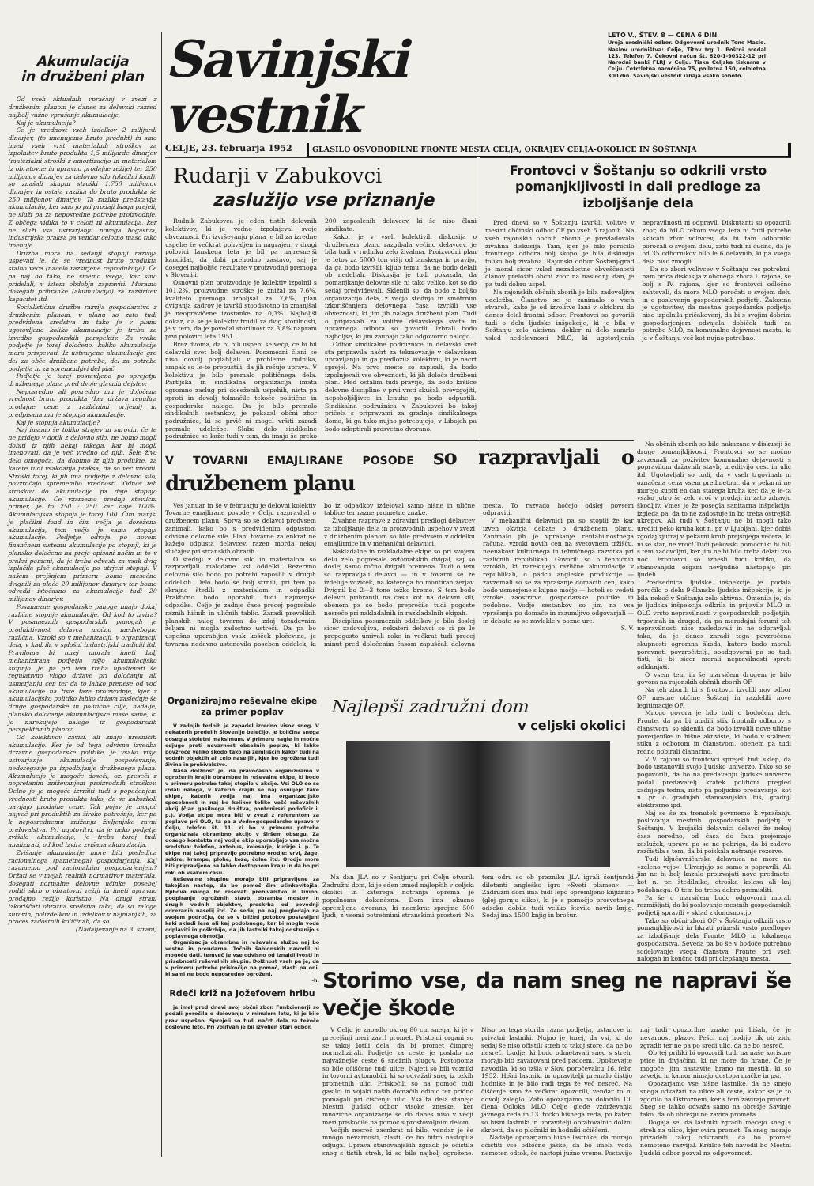Akumulacija
in družbeni plan
Od vseh aktualnih vprašanj v zvezi z družbenim planom je danes za delavski razred najbolj važno vprašanje akumulacije.
Kaj je akumulacija?
Če je vrednost vseh izdelkov 2 milijardi dinarjev, (to imenujemo bruto produkt) in smo imeli vseh vrst materialnih stroškov za izpolnitev bruto produkta 1,5 milijarde dinarjev (materialni stroški z amortizacijo in materialom iz obratovne in upravno prodajne režije) ter 250 milijonov dinarjev za delovno silo (plačilni fond), so znašali skupni stroški 1.750 milijonov dinarjev in ostaja razlika do bruto produkta še 250 milijonov dinarjev. Ta razlika predstavlja akumulacijo, ker smo jo pri prodaji blaga prejeli, ne služi pa za neposredne potrebe proizvodnje. Z občega vidika to v celoti ni akumulacija, ker ne služi vsa ustvarjanju novega bogastva, industrijska praksa pa vendar celotno maso tako imenuje.
Družba mora na sedanji stopnji razvoja uspevati le, če se vrednost bruto produkta stalno veča (načelo razširjene reprodukcije). Če pa naj bo tako, ne smemo vsega, kar smo pridelali, v istem obdobju zapraviti. Moramo dosegati prihranke (akumulacijo) za razširitev kapacitet itd.
Socialistična družba razvija gospodarstvo z družbenim planom, v planu so zato tudi predvidena sredstva in tako je v planu ugotovljeno koliko akumulacije je treba za izvedbo gospodarskih perspektiv. Za vsako podjetje je torej določeno, koliko akumulacije mora prispevati. Iz ustvarjene akumulacije gre del za obče družbene potrebe, del za potrebe podjetja in za spremenljivi del plač.
Podjetje je torej postavljeno po sprejetju družbenega plana pred dvoje glavnih dejstev:
Neposredno ali posredno mu je določena vrednost bruto produkta (ker država regulira prodajne cene z različnimi prijemi) in predpisana mu je stopnja akumulacije.
Kaj je stopnja akumulacije?
Naj imamo še toliko strojev in surovin, če te ne pridejo v dotik z delovno silo, ne bomo mogli dobiti iz njih nekaj takega, kar bi mogli imenovati, da je več vredno od njih. Šele živo delo omogoča, da dobimo iz njih produkte, za katere tudi vsakdanja praksa, da so več vredni. Stroški torej, ki jih ima podjetje z delovno silo, povzročajo spremembo vrednosti. Odnos teh stroškov do akumulacije pa daje stopnjo akumulacije. Če vzamemo prednji številčni primer, je to 250 : 250 kar daje 100%. Akumulacijska stopnja je torej 100. Čim manjši je plačilni fond in čim večja je dosežena akumulacija, tem večja je sama stopnja akumulacije. Podjetje odvaja po novem finančnem sistemu akumulacijo po stopnji, ki je plansko določena na preje opisani način in to v praksi pomeni, da je treba odvesti za vsak dvig izplačila plač akumulacijo po utrjeni stopnji. V našem prejšnjem primeru bomo mesečno dvignili za plače 20 milijonov dinarjev ter bomo odvedli istočasno za akumulacijo tudi 20 milijonov dinarjev.
Posamezne gospodarske panoge imajo dokaj različne stopnje akumulacije. Od kod to izvira? V posameznih gospodarskih panogah je produktivnost delavca močno medsebojno različna. Vzroki so v mehanizaciji, v organizaciji dela, v kadrih, v splošni industrijski tradiciji itd. Praviloma bi torej morala imeti bolj mehanizirana podjetja višjo akumulacijsko stopnjo. Je pa pri tem treba upoštevati še regulativno vlogo države pri določanju ali usmerjanju cen ter da to lahko prenese od vod akumulacije na tiste faze proizvodnje, kjer z akumulacijsko politiko lahko država zasleduje še druge gospodarske in politične cilje, nadalje, plansko določanje akumulacijske mase same, ki jo narekujejo naloge iz gospodarskih perspektivnih planov.
Od kolektivov zavisi, ali znajo uresničiti akumulacijo. Ker je od tega odvisna izvedba državne gospodarske politike, je vsako višje ustvarjanje akumulacije pospeševanje, nedoseganje pa izpodbijanje družbenega plana. Akumulacijo je mogoče doseči, oz. preseči z nepretanim zniževanjem proizvodnih stroškov. Delno jo je mogoče izvršiti tudi s popačenjem vrednosti bruto produkta tako, da se kakorkoli navijajo prodajne cene. Tak pojav je mogoč največ pri produktih za široko potrošnjo, ker pa k neposrednemu znižanju življenjske ravni prebivalstva. Pri ugotovitvi, da je neko podjetje zvišalo akumulacijo, je treba torej tudi analizirati, od kod izvira zvišana akumulacija.
Zvišanje akumulacije more biti posledica racionalnega (pametnega) gospodarjenja. Kaj razumemo pod racionalnim gospodarjenjem? Držati se v mejah realnih normativov materiala, dosegati normalne delovne učinke, posebej voditi skrb o obratovni režiji in imeti upravno prodajno režijo koristno. Na drugi strani izkoriščati obratna sredstva tako, da so zaloge surovin, polizdelkov in izdelkov v najmanjših, za proces zadostnih količinah, da so
(Nadaljevanje na 3. strani)
Savinjski vestnik
LETO V., ŠTEV. 8 — CENA 6 DIN
Ureja uredniški odbor. Odgovorni urednik Tone Maslo. Naslov uredništva: Celje, Titov trg 1. Poštni predal 123. Telefon 7. Čekovni račun št. 620-1-90322-12 pri Narodni banki FLRJ v Celju. Tiska Celjska tiskarna v Celju. Četrtletna naročnina 75, polletna 150, celoletna 300 din. Savinjski vestnik izhaja vsako soboto.
CELJE, 23. februarja 1952
GLASILO OSVOBODILNE FRONTE MESTA CELJA, OKRAJEV CELJA-OKOLICE IN ŠOŠTANJA
Rudarji v Zabukovci
zaslužijo vse priznanje
Rudnik Zabukovca je eden tistih delovnih kolektivov, ki je vedno izpolnjeval svoje obveznosti. Pri izvrševanju plana je bil za izredne uspehe že večkrat pohvaljen in nagrajen, v drugi polovici lanskega leta je bil pa najresnejši kandidat, da dobi prehodno zastavo, saj je dosegel najboljše rezultate v proizvodnji premoga v Sloveniji.
Osnovni plan proizvodnje je kolektiv izpolnil s 101,2%, proizvodne stroške je znižal za 7,6%, kvaliteto premoga izboljšal za 7,6%, plan dviganja kadrov je izvršil stoodstotno in zmanjšal je neopravičene izostanke na 0,3%. Najboljši dokaz, da se je kolektiv trudil za dvig storilnosti, je v tem, da je povečal storilnost za 3,8% napram prvi polovici leta 1951.
Brez dvoma, da bi bili uspehi še večji, če bi bil delavski svet bolj delaven. Posamezni člani se niso dovolj poglabljali v probleme rudnika, ampak so le-te prepustili, da jih rešuje uprava. V kolektivu je bilo premalo političnega dela. Partijska in sindikalna organizacija imata ogromno zaslug pri doseženih uspehih, nista pa sproti in dovolj tolmačile tekoče politične in gospodarske naloge. Da je bilo premalo sindikalnih sestankov, je pokazal občni zbor podružnice, ki se prvič ni mogel vršiti zaradi premale udeležbe. Slabo delo sindikalne podružnice se kaže tudi v tem, da imajo še preko 200 zaposlenih delavcev, ki še niso člani sindikata.
Kakor je v vseh kolektivih diskusija o družbenem planu razgibala večino delavcev, je bila tudi v rudniku zelo živahna. Proizvodni plan je letos za 5000 ton višji od lanskega in pravijo, da ga bodo izvršili, kljub temu, da ne bodo delali ob nedeljah. Diskusija je tudi pokazala, da pomanjkanje delovne sile ni tako veliko, kot so do sedaj predvidevali. Sklenili so, da bodo z boljšo organizacijo dela, z večjo štednjo in smotrnim izkoriščanjem delovnega časa izvršili vse obveznosti, ki jim jih nalaga družbeni plan. Tudi o pripravah za volitve delavskega sveta in upravnega odbora so govorili. Izbrali bodo najboljše, ki jim zaupajo tako odgovorno nalogo.
Odbor sindikalne podružnice in delavski svet sta pripravila načrt za tekmovanje v delavskem upravljanju in ga predložila kolektivu, ki je načrt sprejel. Na prvo mesto so zapisali, da bodo izpolnjevali vse obveznosti, ki jih določa družbeni plan. Med ostalim tudi pravijo, da bodo kršilce delovne discipline v prvi vrsti skušali prevzgojiti, nepoboljšljivce in lenuhe pa bodo odpustili. Sindikalna podružnica v Zabukovci bo takoj pričela s pripravami za gradnjo sindikalnega doma, ki ga tako nujno potrebujejo, v Libojah pa bodo adaptirali prosvetno dvorano.
Frontovci v Šoštanju so odkrili vrsto pomanjkljivosti in dali predloge za izboljšanje dela
Pred dnevi so v Šoštanju izvršili volitve v mestni občinski odbor OF po vseh 5 rajonih. Na vseh rajonskih občnih zborih je prevladovala živahna diskusija. Tam, kjer je bilo poročilo frontnega odbora bolj skopo, je bila diskusija toliko bolj živahna. Rajonski odbor Šoštanj-grad je moral sicer vsled nezadostne obveščenosti članov preložiti občni zbor na naslednji dan, je pa tudi dobro uspel.
Na rajonskih občnih zborih je bila zadovoljiva udeležba. Članstvo se je zanimalo o vseh stvareh, kako je od izvolitve lani v oktobru do danes delal frontni odbor. Frontovci so govorili tudi o delu ljudske inšpekcije, ki je bila v Šoštanju zelo aktivna, dokler ni delo zamrlo vsled nedelavnosti MLO, ki ugotovljenih nepravilnosti ni odpravil. Diskutanti so opozorili zbor, da MLO tekom vsega leta ni čutil potrebe sklicati zbor volivcev, da bi tam odborniki poročali o svojem delu, zato tudi ni čudno, da je od 35 odbornikov bilo le 6 delavnih, ki pa vsega dela niso zmogli.
Da so zbori volivcev v Šoštanju res potrebni, nam priča diskusija z občnega zbora I. rajona, še bolj s IV. rajona, kjer so frontovci odločno zahtevali, da mora MLO poročati o svojem delu in o poslovanju gospodarskih podjetij. Žalostna je ugotovitev, da mestna gospodarska podjetja niso izpolnila pričakovanj, da bi s svojim dobrim gospodarjenjem odvajala dobiček tudi za potrebe MLO, za komunalno dejavnost mesta, ki je v Šoštanju več kot nujno potrebno.
Na občnih zborih so bile nakazane v diskusiji še druge pomanjkljivosti. Frontovci so se močno zavzemali za poživitev komunalne dejavnosti s popravilom državnih stavb, ureditvijo cest in ulic itd. Ugotavljali so tudi, da v vseh trgovinah ni označena cena vsem predmetom, da v pekarni ne morejo kupiti en dan starega kruha ker, da je le-ta vsako jutro še zelo vroč v prodaji in zato zdravju škodljiv. Vmes je že posegla sanitarna inšpekcija, izgleda pa, da to ne zadostuje in bo treba ostrejših ukrepov. Ali tudi v Šoštanju ne bi mogli tako urediti peko kruha kot n. pr. v Ljubljani, kjer dobiš zgodaj zjutraj v pekarni kruh prejšnjega večera, ki ni še star, ne vroč! Tudi pekovski pomočniki bi bili s tem zadovoljni, ker jim ne bi bilo treba delati vso noč. Frontovci so iznesli tudi kritiko, da stanovanjski organi nevljudno nastopajo pri ljudeh.
Predsednica ljudske inšpekcije je podala poročilo o delu 9-članske ljudske inšpekcije, ki je bila nekoč v Šoštanju zelo aktivna. Omenila je, da je ljudska inšpekcija odkrila in prijavila MLO in OLO vrsto nepravilnosti v gospodarskih podjetjih, trgovinah in drugod, da pa merodajni forumi teh nepravilnosti niso zasledovali in ne odpravljali tako, da je danes zaradi tega povzročena skupnosti ogromna škoda, katero bodo morali poravnati povzročitelji, soodgovorni pa so tudi tisti, ki bi sicer morali nepravilnosti sproti odklanjati.
O vsem tem in še marsičem drugem je bilo govora na rajonskih občnih zborih OF.
Na teh zborih bi s frontovci izvolili nov odbor OF mestne občine Šoštanj in razdelili nove legitimacije OF.
Mnogo govora je bilo tudi o bodočem delu Fronte, da pa bi utrdili stik frontnih odborov s članstvom, so sklenili, da bodo izvolili nove ulične poverjenike in hišne aktiviste, ki bodo v stalnem stiku z odborom in članstvom, obenem pa tudi redno pobirali članarino.
V V. rajonu so frontovci sprejeli tudi sklep, da bodo ustanovili svojo ljudsko univerzo. Tako so se pogovorili, da bo na predavanju ljudske univerze podal predavatelj kratek politični pregled zadnjega tedna, nato pa poljudno predavanje, kot n. pr. o gradnjah stanovanjskih hiš, gradnji elektrarne ipd.
Naj se še za trenutek povrnemo k vprašanju poslovanja mestnih gospodarskih podjetij v Šoštanju. V krojaški delavnici delavci že nekaj časa neredno, od časa do časa prejemajo zaslužek, uprava pa se ne pobriga, da bi zadevo razčistila s tem, da bi poiskala notranje rezerve.
Tudi ključavničarska delavnica ne more na »zeleno vejo«. Ukvarjajo se samo s popravili. Ali jim ne bi bolj kazalo proizvajati nove predmete, kot n. pr. štedilnike, otroška kolesa ali kaj podobnega. O tem bo treba dobro premisliti.
Pa še o marsičem bodo odgovorni morali razmišljati, da bi poslovanje mestnih gospodarskih podjetij spravili v sklad z donosnostjo.
Tako so občni zbori OF v Šoštanju odkrili vrsto pomanjkljivosti in hkrati prinesli vrsto predlogov za izboljšanje dela Fronte, MLO in lokalnega gospodarstva. Seveda pa bo še v bodoče potrebno sodelovanje vsega članstva Fronte pri vseh nalogah in končno tudi pri olepšanju mesta.
V TOVARNI EMAJLIRANE POSODE so razpravljali o družbenem planu
Ves januar in še v februarju je delovni kolektiv Tovarne emajlirane posode v Celju razpravljal o družbenem planu. Sprva so se delavci predvsem zanimali, kako bo s predvidenim odpustom odvišne delovne sile. Plani tovarne za enkrat ne kažejo odpusta delavcev, razen morda nekaj slučajev pri stranskih obratih.
O štednji z delovno silo in materialom so razpravljali malodane vsi oddelki. Rezervno delovno silo bodo po potrebi zaposlili v drugih oddelkih. Delo bodo še bolj strnili, pri tem pa skrajno štedili z materialom in odpadki. Praktično bodo uporabili tudi najmanjše odpadke. Celje je zadnje čase precej pogrešalo raznih hišnih in uličnih tablic. Zaradi prevelikih planskih nalog tovarna do zdaj tozadevnim željam ni mogla zadostno ustreči. Da pa bo uspešno uporabljen vsak košček pločevine, je tovarna nedavno ustanovila poseben oddelek, ki bo iz odpadkov izdeloval samo hišne in ulične tablice ter razne prometne znake.
Živahne razprave z zdravimi predlogi delavcev za izboljšanje dela in proizvodnih uspehov v zvezi z družbenim planom so bile predvsem v oddelku emajlirnice in v mehanični delavnici.
Nakladalne in razkladalne ekipe so pri svojem delu zelo pogrešale avtomatskih dvigal, saj so doslej samo ročno dvigali bremena. Tudi o tem so razpravljali delavci — in v tovarni se že izdeluje voziček, na katerega bo montiran žerjav. Dvignil bo 2—3 tone težko breme. S tem bodo delavci prihranili na času kot na delovni sili, obenem pa se bodo preprečile tudi pogoste nesreče pri nakladalnih in razkladalnih ekipah.
Disciplina posameznih oddelkov je bila doslej sicer zadovoljiva, nekateri delavci so si pa le prepogosto umivali roke in večkrat tudi precej minut pred določenim časom zapuščali delovna mesta. To razvado hočejo odslej povsem odpraviti.
V mehanični delavnici pa so stopili že kar izven okvirja debate o družbenem planu. Zanimalo jih je vprašanje rentabilnostnega računa, vzroki novih cen na svetovnem tržišču, neenakost kulturnega in tehničnega razvitka pri različnih republikah. Govorili so o tehničnih vzrokih, ki narekujejo različne akumulacije v republikah, o padcu angleške produkcije — zavzemali so se za vprašanje domačih cen, kako bodo usmerjene s kupno močjo — hoteli so vedeti vzroke zaostritve gospodarske politike in podobno. Vodje sestankov so jim na vsa vprašanja po domače in razumljivo odgovarjali — in debate so se zavlekle v pozne ure.
S. V.
Organizirajmo reševalne ekipe za primer poplav
V zadnjih tednih je zapadel izredno visok sneg. V nekaterih predelih Slovenije belečijo, je količina snega dosegla stoletni maksimum. V primeru nagle in močne odjuge preti nevarnost obsežnih poplav, ki lahko povzroče veliko škodo tako na zemljiščih kakor tudi na vodnih objektih ali celo naseljih, kjer bo ogrožena tudi živina in prebivalstvo.
Naša dolžnost je, da pravočasno organiziramo v ogroženih krajih obrambne in reševalne ekipe, ki bodo v primeru potrebe takoj stopile v akcijo. Vsi OLO so se izdali naloga, v katerih krajih se naj osnujejo take ekipe, katerih vodja naj ima organizacijsko sposobnost in naj bo kolikor toliko vešč reševalnih akcij (član gasilnega društva, pontonirski podoficir i. p.). Vodja ekipe mora biti v zvezi z referentom za poplave pri OLO, ta pa z Vodnogospodarsko upravo v Celju, telefon št. 11, ki bo v primeru potrebe organizirala obrambno akcijo v širšem obsegu. Za dosego kontakta naj vodje ekip uporabljajo vsa možna sredstva: telefon, avtobus, kolesarje, kurirje i. p. Te ekipe naj takoj pripravijo potrebno orodje: vrvi, žage, sekire, krampe, plohe, koze, čolne itd. Orodje mora biti pripravljeno na lahko dostopnem kraju in da bo pri roki ob vsakem času.
Reševalne skupine morajo biti pripravljene za takojšen nastop, da bo pomoč čim učinkovitejša. Njihova naloga bo reševati prebivalstvo in živino, podpiranje ogroženih stavb, obramba mostov in drugih vodnih objektov, preskrba od povodnji odrezanih naselij itd. Že sedaj pa naj pregledajo na svojem področju, če so v bližini potokov postavljeni kaki skladi lesa ali kaj podobnega, kar bi mogla voda odplaviti in poškrbijo, da jih lastniki takoj odstranijo s poplavnega območja.
Organizacija obrambne in reševalne službe naj bo vestna in preudarna. Točnih šablonskih navodil ni mogoče dati, temveč je vse odvisno od iznajdljivosti in prisebnosti reševalnih skupin. Dolžnost vseh pa je, da v primeru potrebe priskočijo na pomoč, zlasti pa oni, ki sami ne bodo neposredno ogroženi.
-h.
Rdeči križ na Jožefovem hribu
je imel pred dnevi svoj občni zbor. Funkcionarji so podali poročila o delovanju v minulem letu, ki je bilo prav uspešno. Sprejeli so tudi načrt dela za tekoče poslovno leto. Pri volitvah je bil izvoljen stari odbor.
Najlepši zadružni dom
v celjski okolici
Na dan JLA so v Šentjurju pri Celju otvorili Zadružni dom, ki je eden izmed najlepših v celjski okolici in katerega notranja oprema je popolnoma dokončana. Dom ima okusno opremljeno dvorano, ki naenkrat sprejme 500 ljudi, z vsemi potrebnimi stranskimi prostori. Na tem odru so ob prazniku JLA igrali šentjurski diletanti angleško igro »Sveti plamen«. — Zadružni dom ima tudi lepo opremljeno knjižnico (glej gornjo sliko), ki je s pomočjo prosvetnega odseka dobila tudi veliko število novih knjig. Sedaj ima 1500 knjig in brošur.
Storimo vse, da nam sneg ne napravi še večje škode
V Celju je zapadlo okrog 80 cm snega, ki je v precejšnji meri zavrl promet. Pristojni organi so se takoj lotili dela, da bi promet čimprej normalizirali. Podjetje za ceste je poslalo na najvažnejše ceste 6 snežnih plugov. Postopoma so bile očiščene tudi ulice. Najeti so bili vozniki in tovorni avtomobili, ki so odvažali sneg iz ozkih prometnih ulic. Priskočili so na pomoč tudi gasilci in vojaki naših domačih edinic ter pridno pomagali pri čiščenju ulic. Vsa ta dela stanejo Mestni ljudski odbor visoke zneske, ker množične organizacije še do danes niso v večji meri priskočile na pomoč s prostovoljnim delom.
Večjih nesreč zaenkrat ni bilo, vendar je še mnogo nevarnosti, zlasti, če bo hitro nastopila odjuga. Uprava stanovanjskih zgradb je očistila sneg s tistih streh, ki so bile najbolj ogrožene. Niso pa tega storila razna podjetja, ustanove in privatni lastniki. Nujno je torej, da vsi, ki do sedaj še niso očistili streh to takoj store, da ne bo nesreč. Ljudje, ki bodo odmetavali sneg s streh, morajo biti zavarovani pred padcem. Upoštevajte navodila, ki so izšla v Slov. poročevalcu 16. febr. 1952. Hišni lastniki in upravitelji premalo čistijo hodnike in je bilo radi tega že več nesreč. Na čiščenje smo že večkrat opozorili, vendar to ni dovolj zaleglo. Zato opozarjamo na določilo 10. člena Odloka MLO Celje glede vzdrževanja javnega reda in 13. točko hišnega reda, po kateri so hišni lastniki in upravitelji obratovalnic dolžni skrbeti, da so pločniki in hodniki očiščeni.
Nadalje opozarjamo hišne lastnike, da morajo očistiti vse odtočne jaške, da bo imela voda nemoten odtok, če nastopi južno vreme. Postavijo naj tudi opozorilne znake pri hišah, če je nevarnost plazov. Pešci naj hodijo tik ob zidu zgradb ter ne pa po sredi ulic, da ne bo nesreč.
Ob tej priliki bi opozorili tudi na naše koristne ptice in divjačino, ki ne more do hrane. Če je mogoče, jim nastavite hrano na mestih, ki so zavetju in kamor nimajo dostopa mačke in psi.
Opozarjamo vse hišne lastnike, da ne smejo snega odvažati na ulice ali ceste, kakor se je to zgodilo na Ostrožnem, ker s tem zavirajo promet. Sneg se lahko odvaža samo na obrežje Savinje tako, da ob obrežju ne zavira prometa.
Dogaja se, da lastniki zgradb mečejo sneg s streh na ulico, kjer ovira promet. Ta sneg morajo prizadeti takoj odstraniti, da bo promet nemoteno razvijal. Kršilce teh navodil bo Mestni ljudski odbor pozval na odgovornost.